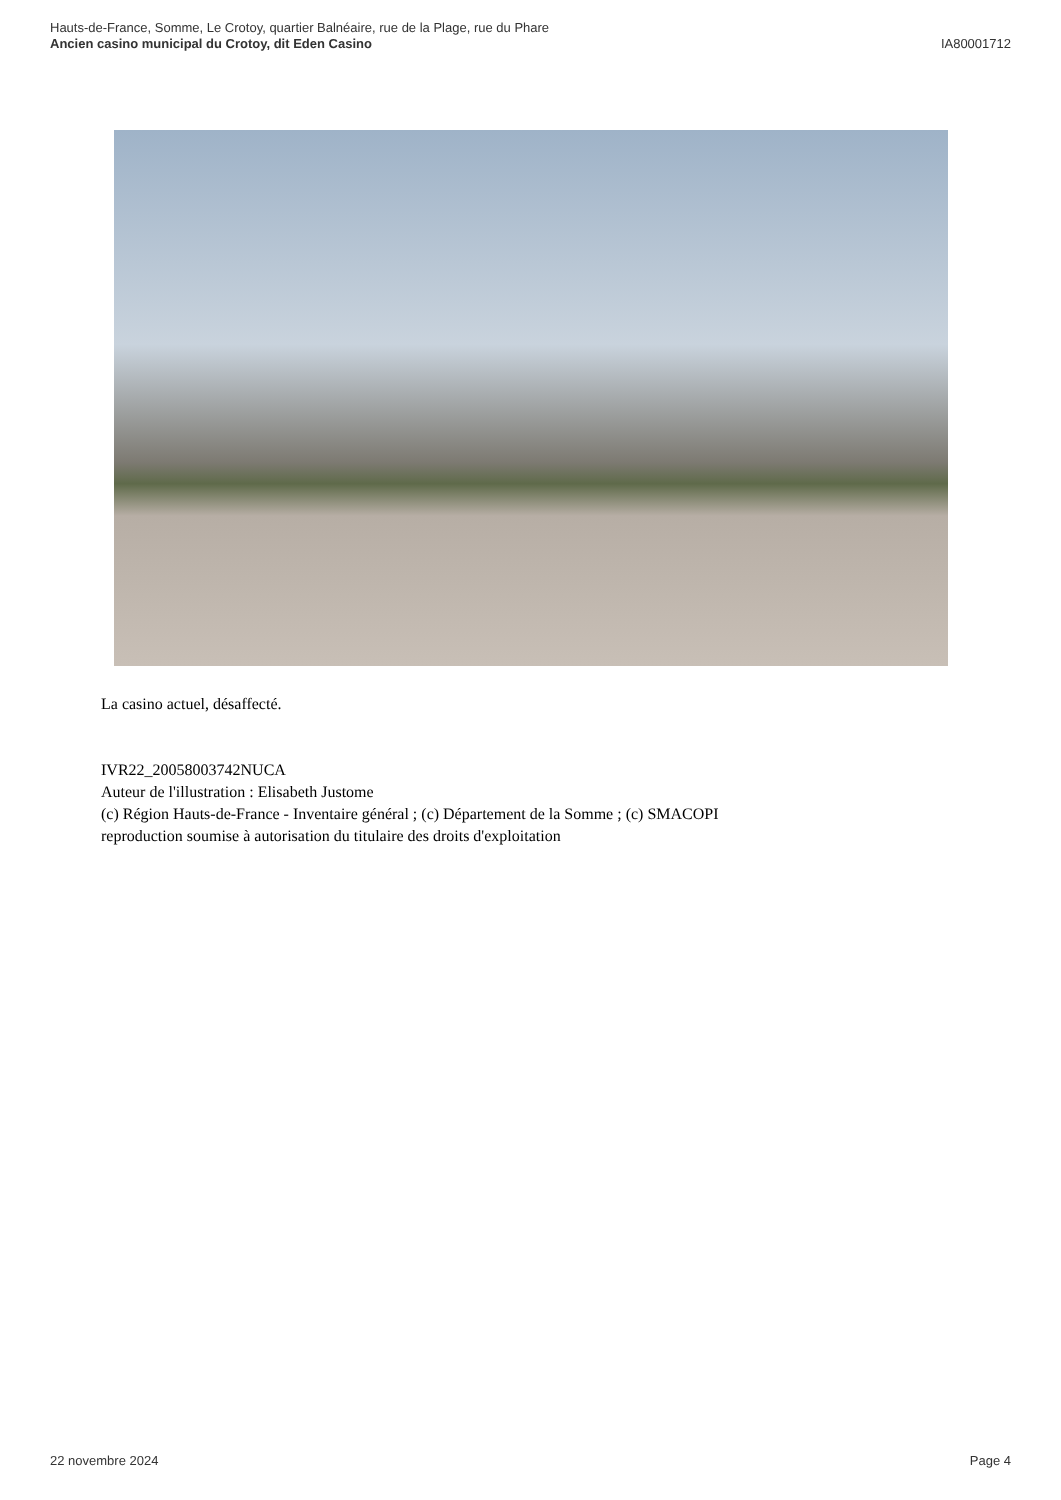Hauts-de-France, Somme, Le Crotoy, quartier Balnéaire, rue de la Plage, rue du Phare
Ancien casino municipal du Crotoy, dit Eden Casino IA80001712
La casino actuel, désaffecté.
IVR22_20058003742NUCA
Auteur de l'illustration : Elisabeth Justome
(c) Région Hauts-de-France - Inventaire général ; (c) Département de la Somme ; (c) SMACOPI
reproduction soumise à autorisation du titulaire des droits d'exploitation
22 novembre 2024 Page 4